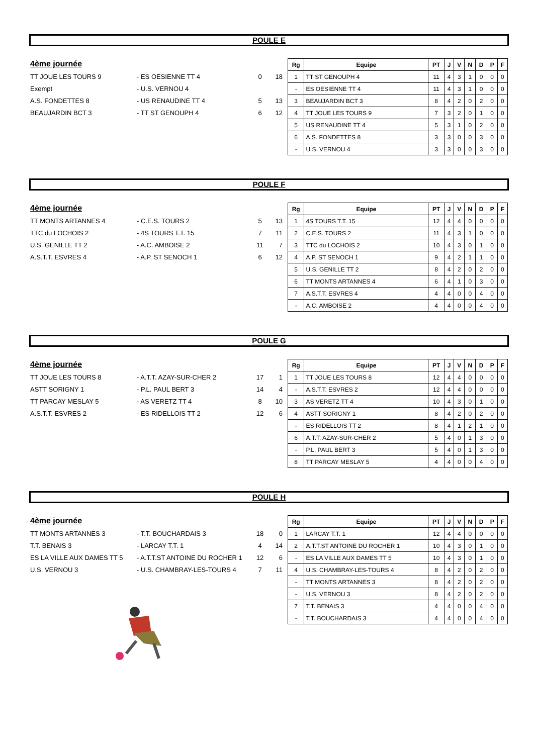POULE E
4ème journée
| TT JOUE LES TOURS 9 | - ES OESIENNE TT 4 | 0 | 18 |
| Exempt | - U.S. VERNOU 4 | | |
| A.S. FONDETTES 8 | - US RENAUDINE TT 4 | 5 | 13 |
| BEAUJARDIN BCT 3 | - TT ST GENOUPH 4 | 6 | 12 |
| Rg | Equipe | PT | J | V | N | D | P | F |
| --- | --- | --- | --- | --- | --- | --- | --- | --- |
| 1 | TT ST GENOUPH 4 | 11 | 4 | 3 | 1 | 0 | 0 | 0 |
| - | ES OESIENNE TT 4 | 11 | 4 | 3 | 1 | 0 | 0 | 0 |
| 3 | BEAUJARDIN BCT 3 | 8 | 4 | 2 | 0 | 2 | 0 | 0 |
| 4 | TT JOUE LES TOURS 9 | 7 | 3 | 2 | 0 | 1 | 0 | 0 |
| 5 | US RENAUDINE TT 4 | 5 | 3 | 1 | 0 | 2 | 0 | 0 |
| 6 | A.S. FONDETTES 8 | 3 | 3 | 0 | 0 | 3 | 0 | 0 |
| - | U.S. VERNOU 4 | 3 | 3 | 0 | 0 | 3 | 0 | 0 |
POULE F
4ème journée
| TT MONTS ARTANNES 4 | - C.E.S. TOURS 2 | 5 | 13 |
| TTC du LOCHOIS 2 | - 4S TOURS T.T. 15 | 7 | 11 |
| U.S. GENILLE TT 2 | - A.C. AMBOISE 2 | 11 | 7 |
| A.S.T.T. ESVRES 4 | - A.P. ST SENOCH 1 | 6 | 12 |
| Rg | Equipe | PT | J | V | N | D | P | F |
| --- | --- | --- | --- | --- | --- | --- | --- | --- |
| 1 | 4S TOURS T.T. 15 | 12 | 4 | 4 | 0 | 0 | 0 | 0 |
| 2 | C.E.S. TOURS 2 | 11 | 4 | 3 | 1 | 0 | 0 | 0 |
| 3 | TTC du LOCHOIS 2 | 10 | 4 | 3 | 0 | 1 | 0 | 0 |
| 4 | A.P. ST SENOCH 1 | 9 | 4 | 2 | 1 | 1 | 0 | 0 |
| 5 | U.S. GENILLE TT 2 | 8 | 4 | 2 | 0 | 2 | 0 | 0 |
| 6 | TT MONTS ARTANNES 4 | 6 | 4 | 1 | 0 | 3 | 0 | 0 |
| 7 | A.S.T.T. ESVRES 4 | 4 | 4 | 0 | 0 | 4 | 0 | 0 |
| - | A.C. AMBOISE 2 | 4 | 4 | 0 | 0 | 4 | 0 | 0 |
POULE G
4ème journée
| TT JOUE LES TOURS 8 | - A.T.T. AZAY-SUR-CHER 2 | 17 | 1 |
| ASTT SORIGNY 1 | - P.L. PAUL BERT 3 | 14 | 4 |
| TT PARCAY MESLAY 5 | - AS VERETZ TT 4 | 8 | 10 |
| A.S.T.T. ESVRES 2 | - ES RIDELLOIS TT 2 | 12 | 6 |
| Rg | Equipe | PT | J | V | N | D | P | F |
| --- | --- | --- | --- | --- | --- | --- | --- | --- |
| 1 | TT JOUE LES TOURS 8 | 12 | 4 | 4 | 0 | 0 | 0 | 0 |
| - | A.S.T.T. ESVRES 2 | 12 | 4 | 4 | 0 | 0 | 0 | 0 |
| 3 | AS VERETZ TT 4 | 10 | 4 | 3 | 0 | 1 | 0 | 0 |
| 4 | ASTT SORIGNY 1 | 8 | 4 | 2 | 0 | 2 | 0 | 0 |
| - | ES RIDELLOIS TT 2 | 8 | 4 | 1 | 2 | 1 | 0 | 0 |
| 6 | A.T.T. AZAY-SUR-CHER 2 | 5 | 4 | 0 | 1 | 3 | 0 | 0 |
| - | P.L. PAUL BERT 3 | 5 | 4 | 0 | 1 | 3 | 0 | 0 |
| 8 | TT PARCAY MESLAY 5 | 4 | 4 | 0 | 0 | 4 | 0 | 0 |
POULE H
4ème journée
| TT MONTS ARTANNES 3 | - T.T. BOUCHARDAIS 3 | 18 | 0 |
| T.T. BENAIS 3 | - LARCAY T.T. 1 | 4 | 14 |
| ES LA VILLE AUX DAMES TT 5 | - A.T.T.ST ANTOINE DU ROCHER 1 | 12 | 6 |
| U.S. VERNOU 3 | - U.S. CHAMBRAY-LES-TOURS 4 | 7 | 11 |
| Rg | Equipe | PT | J | V | N | D | P | F |
| --- | --- | --- | --- | --- | --- | --- | --- | --- |
| 1 | LARCAY T.T. 1 | 12 | 4 | 4 | 0 | 0 | 0 | 0 |
| 2 | A.T.T.ST ANTOINE DU ROCHER 1 | 10 | 4 | 3 | 0 | 1 | 0 | 0 |
| - | ES LA VILLE AUX DAMES TT 5 | 10 | 4 | 3 | 0 | 1 | 0 | 0 |
| 4 | U.S. CHAMBRAY-LES-TOURS 4 | 8 | 4 | 2 | 0 | 2 | 0 | 0 |
| - | TT MONTS ARTANNES 3 | 8 | 4 | 2 | 0 | 2 | 0 | 0 |
| - | U.S. VERNOU 3 | 8 | 4 | 2 | 0 | 2 | 0 | 0 |
| 7 | T.T. BENAIS 3 | 4 | 4 | 0 | 0 | 4 | 0 | 0 |
| - | T.T. BOUCHARDAIS 3 | 4 | 4 | 0 | 0 | 4 | 0 | 0 |